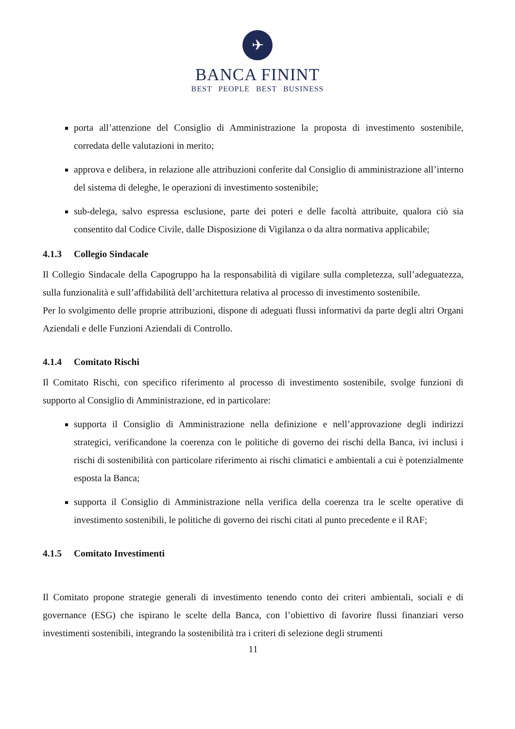✈
BANCA FININT
BEST PEOPLE BEST BUSINESS
porta all’attenzione del Consiglio di Amministrazione la proposta di investimento sostenibile, corredata delle valutazioni in merito;
approva e delibera, in relazione alle attribuzioni conferite dal Consiglio di amministrazione all’interno del sistema di deleghe, le operazioni di investimento sostenibile;
sub-delega, salvo espressa esclusione, parte dei poteri e delle facoltà attribuite, qualora ciò sia consentito dal Codice Civile, dalle Disposizione di Vigilanza o da altra normativa applicabile;
4.1.3 Collegio Sindacale
Il Collegio Sindacale della Capogruppo ha la responsabilità di vigilare sulla completezza, sull’adeguatezza, sulla funzionalità e sull’affidabilità dell’architettura relativa al processo di investimento sostenibile.
Per lo svolgimento delle proprie attribuzioni, dispone di adeguati flussi informativi da parte degli altri Organi Aziendali e delle Funzioni Aziendali di Controllo.
4.1.4 Comitato Rischi
Il Comitato Rischi, con specifico riferimento al processo di investimento sostenibile, svolge funzioni di supporto al Consiglio di Amministrazione, ed in particolare:
supporta il Consiglio di Amministrazione nella definizione e nell’approvazione degli indirizzi strategici, verificandone la coerenza con le politiche di governo dei rischi della Banca, ivi inclusi i rischi di sostenibilità con particolare riferimento ai rischi climatici e ambientali a cui è potenzialmente esposta la Banca;
supporta il Consiglio di Amministrazione nella verifica della coerenza tra le scelte operative di investimento sostenibili, le politiche di governo dei rischi citati al punto precedente e il RAF;
4.1.5 Comitato Investimenti
Il Comitato propone strategie generali di investimento tenendo conto dei criteri ambientali, sociali e di governance (ESG) che ispirano le scelte della Banca, con l’obiettivo di favorire flussi finanziari verso investimenti sostenibili, integrando la sostenibilità tra i criteri di selezione degli strumenti
11